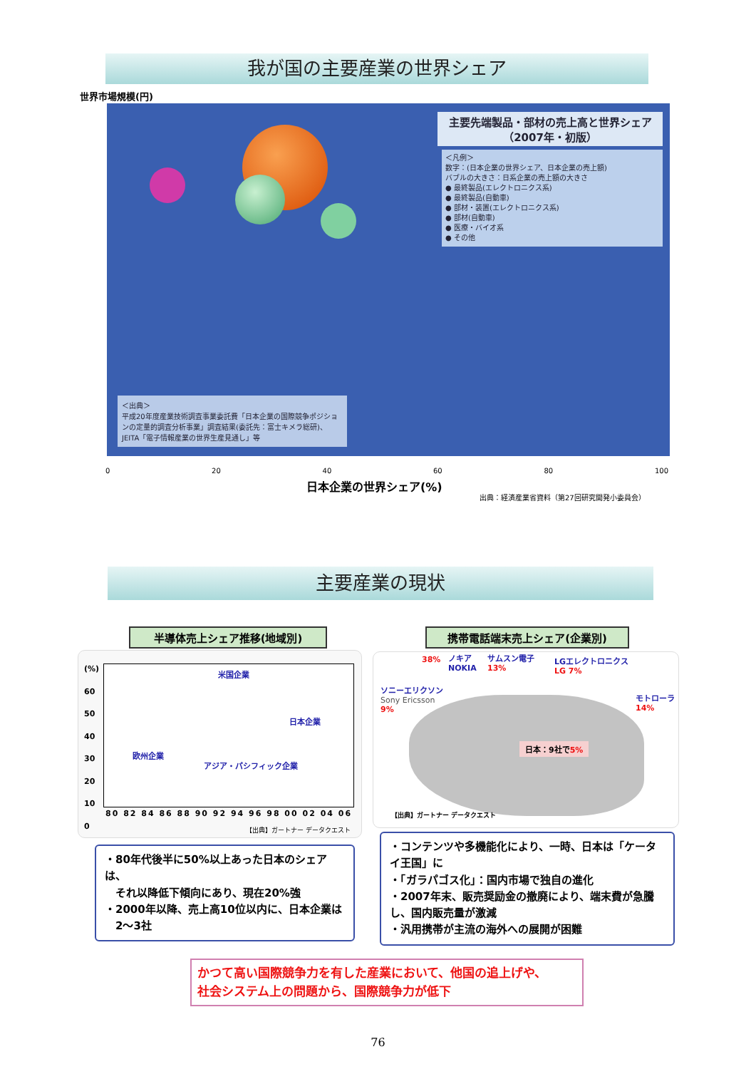我が国の主要産業の世界シェア
世界市場規模(円)
主要先端製品・部材の売上高と世界シェア（2007年・初版）
＜凡例＞
数字：(日本企業の世界シェア、日本企業の売上額)
バブルの大きさ：日系企業の売上額の大きさ
● 最終製品(エレクトロニクス系)
● 最終製品(自動車)
● 部材・装置(エレクトロニクス系)
● 部材(自動車)
● 医療・バイオ系
● その他
＜出典＞
平成20年度産業技術調査事業委託費「日本企業の国際競争ポジションの定量的調査分析事業」調査結果(委託先：富士キメラ総研)、JEITA「電子情報産業の世界生産見通し」等
0 20 40 60 80 100
日本企業の世界シェア(%)
出典：経済産業省資料（第27回研究開発小委員会）
主要産業の現状
半導体売上シェア推移(地域別) 携帯電話端末売上シェア(企業別)
米国企業
日本企業
欧州企業
アジア・パシフィック企業
(%)
60
50
40
30
20
10
0
80 82 84 86 88 90 92 94 96 98 00 02 04 06
【出典】ガートナー データクエスト
38% ノキア
NOKIA
サムスン電子
13%
LGエレクトロニクス
LG 7%
ソニーエリクソン
Sony Ericsson
9%
モトローラ
14%
日本：9社で5%
【出典】ガートナー データクエスト
・80年代後半に50%以上あった日本のシェアは、
　それ以降低下傾向にあり、現在20%強
・2000年以降、売上高10位以内に、日本企業は
　2〜3社
・コンテンツや多機能化により、一時、日本は「ケータイ王国」に
・「ガラパゴス化」：国内市場で独自の進化
・2007年末、販売奨励金の撤廃により、端末費が急騰し、国内販売量が激減
・汎用携帯が主流の海外への展開が困難
かつて高い国際競争力を有した産業において、他国の追上げや、
社会システム上の問題から、国際競争力が低下
76